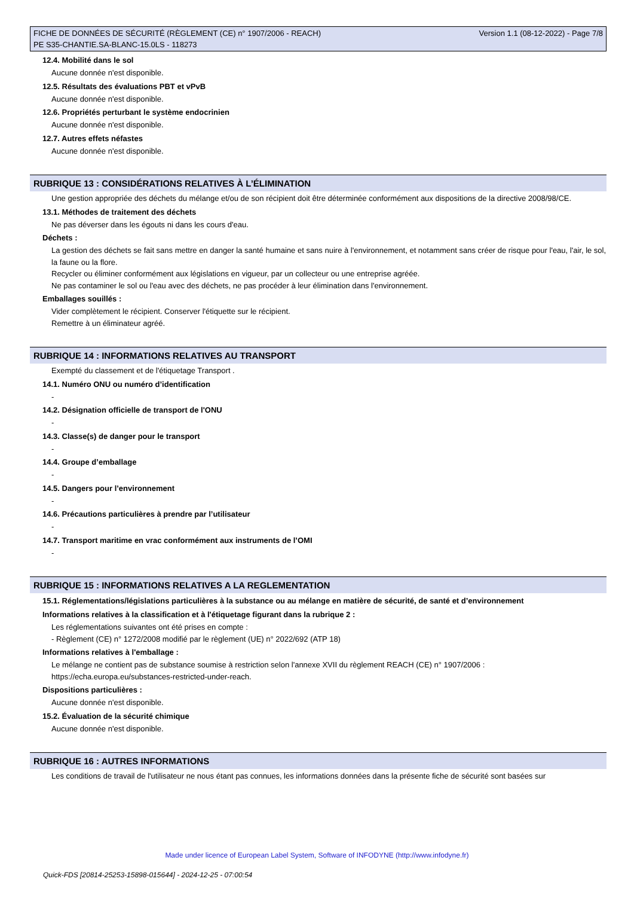FICHE DE DONNÉES DE SÉCURITÉ (RÈGLEMENT (CE) n° 1907/2006 - REACH)
PE S35-CHANTIE.SA-BLANC-15.0LS - 118273
Version 1.1 (08-12-2022) - Page 7/8
12.4. Mobilité dans le sol
Aucune donnée n'est disponible.
12.5. Résultats des évaluations PBT et vPvB
Aucune donnée n'est disponible.
12.6. Propriétés perturbant le système endocrinien
Aucune donnée n'est disponible.
12.7. Autres effets néfastes
Aucune donnée n'est disponible.
RUBRIQUE 13 : CONSIDÉRATIONS RELATIVES À L’ÉLIMINATION
Une gestion appropriée des déchets du mélange et/ou de son récipient doit être déterminée conformément aux dispositions de la directive 2008/98/CE.
13.1. Méthodes de traitement des déchets
Ne pas déverser dans les égouts ni dans les cours d'eau.
Déchets :
La gestion des déchets se fait sans mettre en danger la santé humaine et sans nuire à l'environnement, et notamment sans créer de risque pour l'eau, l'air, le sol, la faune ou la flore.
Recycler ou éliminer conformément aux législations en vigueur, par un collecteur ou une entreprise agréée.
Ne pas contaminer le sol ou l'eau avec des déchets, ne pas procéder à leur élimination dans l'environnement.
Emballages souillés :
Vider complètement le récipient. Conserver l'étiquette sur le récipient.
Remettre à un éliminateur agréé.
RUBRIQUE 14 : INFORMATIONS RELATIVES AU TRANSPORT
Exempté du classement et de l'étiquetage Transport .
14.1. Numéro ONU ou numéro d’identification
-
14.2. Désignation officielle de transport de l'ONU
-
14.3. Classe(s) de danger pour le transport
-
14.4. Groupe d’emballage
-
14.5. Dangers pour l’environnement
-
14.6. Précautions particulières à prendre par l’utilisateur
-
14.7. Transport maritime en vrac conformément aux instruments de l’OMI
-
RUBRIQUE 15 : INFORMATIONS RELATIVES A LA REGLEMENTATION
15.1. Réglementations/législations particulières à la substance ou au mélange en matière de sécurité, de santé et d’environnement
Informations relatives à la classification et à l'étiquetage figurant dans la rubrique 2 :
Les réglementations suivantes ont été prises en compte :
- Règlement (CE) n° 1272/2008 modifié par le règlement (UE) n° 2022/692 (ATP 18)
Informations relatives à l'emballage :
Le mélange ne contient pas de substance soumise à restriction selon l'annexe XVII du règlement REACH (CE) n° 1907/2006 :
https://echa.europa.eu/substances-restricted-under-reach.
Dispositions particulières :
Aucune donnée n'est disponible.
15.2. Évaluation de la sécurité chimique
Aucune donnée n'est disponible.
RUBRIQUE 16 : AUTRES INFORMATIONS
Les conditions de travail de l'utilisateur ne nous étant pas connues, les informations données dans la présente fiche de sécurité sont basées sur
Made under licence of European Label System, Software of INFODYNE (http://www.infodyne.fr)
Quick-FDS [20814-25253-15898-015644] - 2024-12-25 - 07:00:54